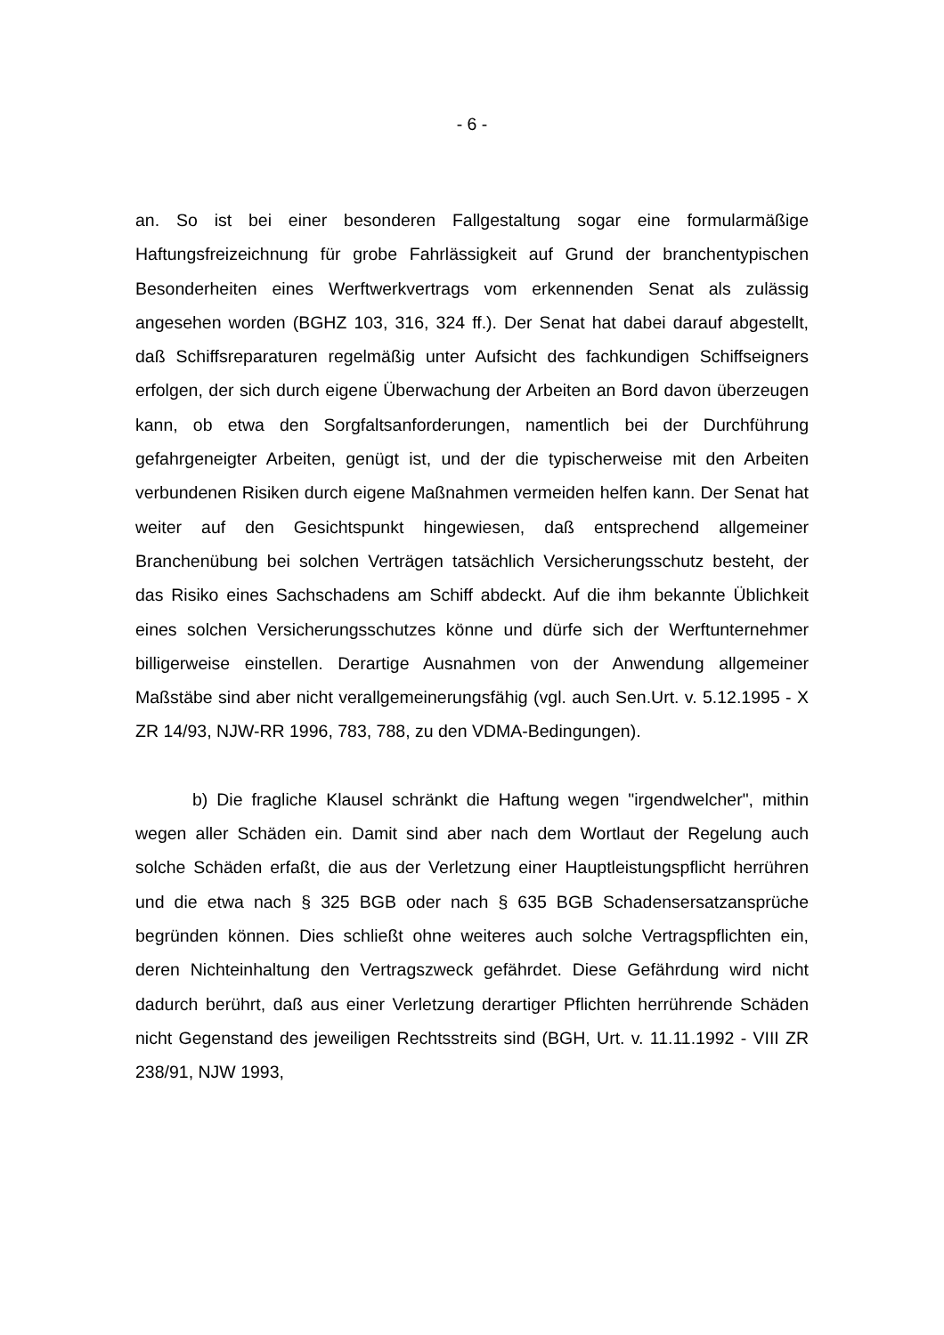- 6 -
an. So ist bei einer besonderen Fallgestaltung sogar eine formularmäßige Haftungsfreizeichnung für grobe Fahrlässigkeit auf Grund der branchentypischen Besonderheiten eines Werftwerkvertrags vom erkennenden Senat als zulässig angesehen worden (BGHZ 103, 316, 324 ff.). Der Senat hat dabei darauf abgestellt, daß Schiffsreparaturen regelmäßig unter Aufsicht des fachkundigen Schiffseigners erfolgen, der sich durch eigene Überwachung der Arbeiten an Bord davon überzeugen kann, ob etwa den Sorgfaltsanforderungen, namentlich bei der Durchführung gefahrgeneigter Arbeiten, genügt ist, und der die typischerweise mit den Arbeiten verbundenen Risiken durch eigene Maßnahmen vermeiden helfen kann. Der Senat hat weiter auf den Gesichtspunkt hingewiesen, daß entsprechend allgemeiner Branchenübung bei solchen Verträgen tatsächlich Versicherungsschutz besteht, der das Risiko eines Sachschadens am Schiff abdeckt. Auf die ihm bekannte Üblichkeit eines solchen Versicherungsschutzes könne und dürfe sich der Werftunternehmer billigerweise einstellen. Derartige Ausnahmen von der Anwendung allgemeiner Maßstäbe sind aber nicht verallgemeinerungsfähig (vgl. auch Sen.Urt. v. 5.12.1995 - X ZR 14/93, NJW-RR 1996, 783, 788, zu den VDMA-Bedingungen).
b) Die fragliche Klausel schränkt die Haftung wegen "irgendwelcher", mithin wegen aller Schäden ein. Damit sind aber nach dem Wortlaut der Regelung auch solche Schäden erfaßt, die aus der Verletzung einer Hauptleistungspflicht herrühren und die etwa nach § 325 BGB oder nach § 635 BGB Schadensersatzansprüche begründen können. Dies schließt ohne weiteres auch solche Vertragspflichten ein, deren Nichteinhaltung den Vertragszweck gefährdet. Diese Gefährdung wird nicht dadurch berührt, daß aus einer Verletzung derartiger Pflichten herrührende Schäden nicht Gegenstand des jeweiligen Rechtsstreits sind (BGH, Urt. v. 11.11.1992 - VIII ZR 238/91, NJW 1993,